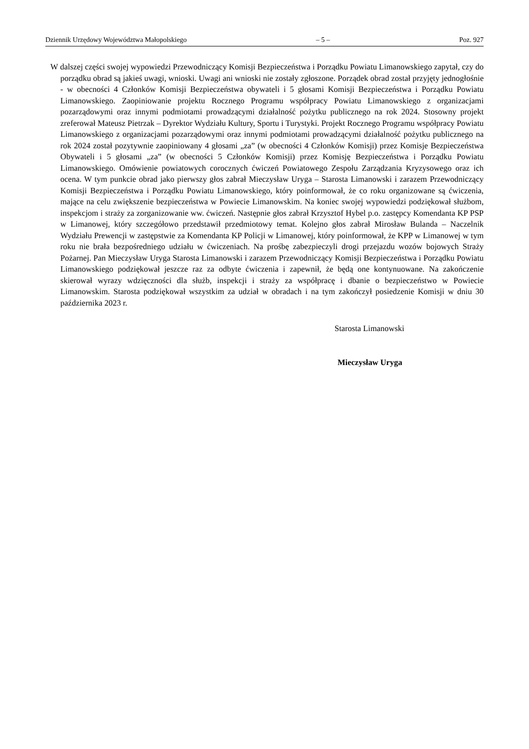Dziennik Urzędowy Województwa Małopolskiego – 5 – Poz. 927
W dalszej części swojej wypowiedzi Przewodniczący Komisji Bezpieczeństwa i Porządku Powiatu Limanowskiego zapytał, czy do porządku obrad są jakieś uwagi, wnioski. Uwagi ani wnioski nie zostały zgłoszone. Porządek obrad został przyjęty jednogłośnie - w obecności 4 Członków Komisji Bezpieczeństwa obywateli i 5 głosami Komisji Bezpieczeństwa i Porządku Powiatu Limanowskiego. Zaopiniowanie projektu Rocznego Programu współpracy Powiatu Limanowskiego z organizacjami pozarządowymi oraz innymi podmiotami prowadzącymi działalność pożytku publicznego na rok 2024. Stosowny projekt zreferował Mateusz Pietrzak – Dyrektor Wydziału Kultury, Sportu i Turystyki. Projekt Rocznego Programu współpracy Powiatu Limanowskiego z organizacjami pozarządowymi oraz innymi podmiotami prowadzącymi działalność pożytku publicznego na rok 2024 został pozytywnie zaopiniowany 4 głosami „za” (w obecności 4 Członków Komisji) przez Komisje Bezpieczeństwa Obywateli i 5 głosami „za” (w obecności 5 Członków Komisji) przez Komisję Bezpieczeństwa i Porządku Powiatu Limanowskiego. Omówienie powiatowych corocznych ćwiczeń Powiatowego Zespołu Zarządzania Kryzysowego oraz ich ocena. W tym punkcie obrad jako pierwszy głos zabrał Mieczysław Uryga – Starosta Limanowski i zarazem Przewodniczący Komisji Bezpieczeństwa i Porządku Powiatu Limanowskiego, który poinformował, że co roku organizowane są ćwiczenia, mające na celu zwiększenie bezpieczeństwa w Powiecie Limanowskim. Na koniec swojej wypowiedzi podziękował służbom, inspekcjom i straży za zorganizowanie ww. ćwiczeń. Następnie głos zabrał Krzysztof Hybel p.o. zastępcy Komendanta KP PSP w Limanowej, który szczegółowo przedstawił przedmiotowy temat. Kolejno głos zabrał Mirosław Bulanda – Naczelnik Wydziału Prewencji w zastępstwie za Komendanta KP Policji w Limanowej, który poinformował, że KPP w Limanowej w tym roku nie brała bezpośredniego udziału w ćwiczeniach. Na prośbę zabezpieczyli drogi przejazdu wozów bojowych Straży Pożarnej. Pan Mieczysław Uryga Starosta Limanowski i zarazem Przewodniczący Komisji Bezpieczeństwa i Porządku Powiatu Limanowskiego podziękował jeszcze raz za odbyte ćwiczenia i zapewnił, że będą one kontynuowane. Na zakończenie skierował wyrazy wdzięczności dla służb, inspekcji i straży za współpracę i dbanie o bezpieczeństwo w Powiecie Limanowskim. Starosta podziękował wszystkim za udział w obradach i na tym zakończył posiedzenie Komisji w dniu 30 października 2023 r.
Starosta Limanowski
Mieczysław Uryga